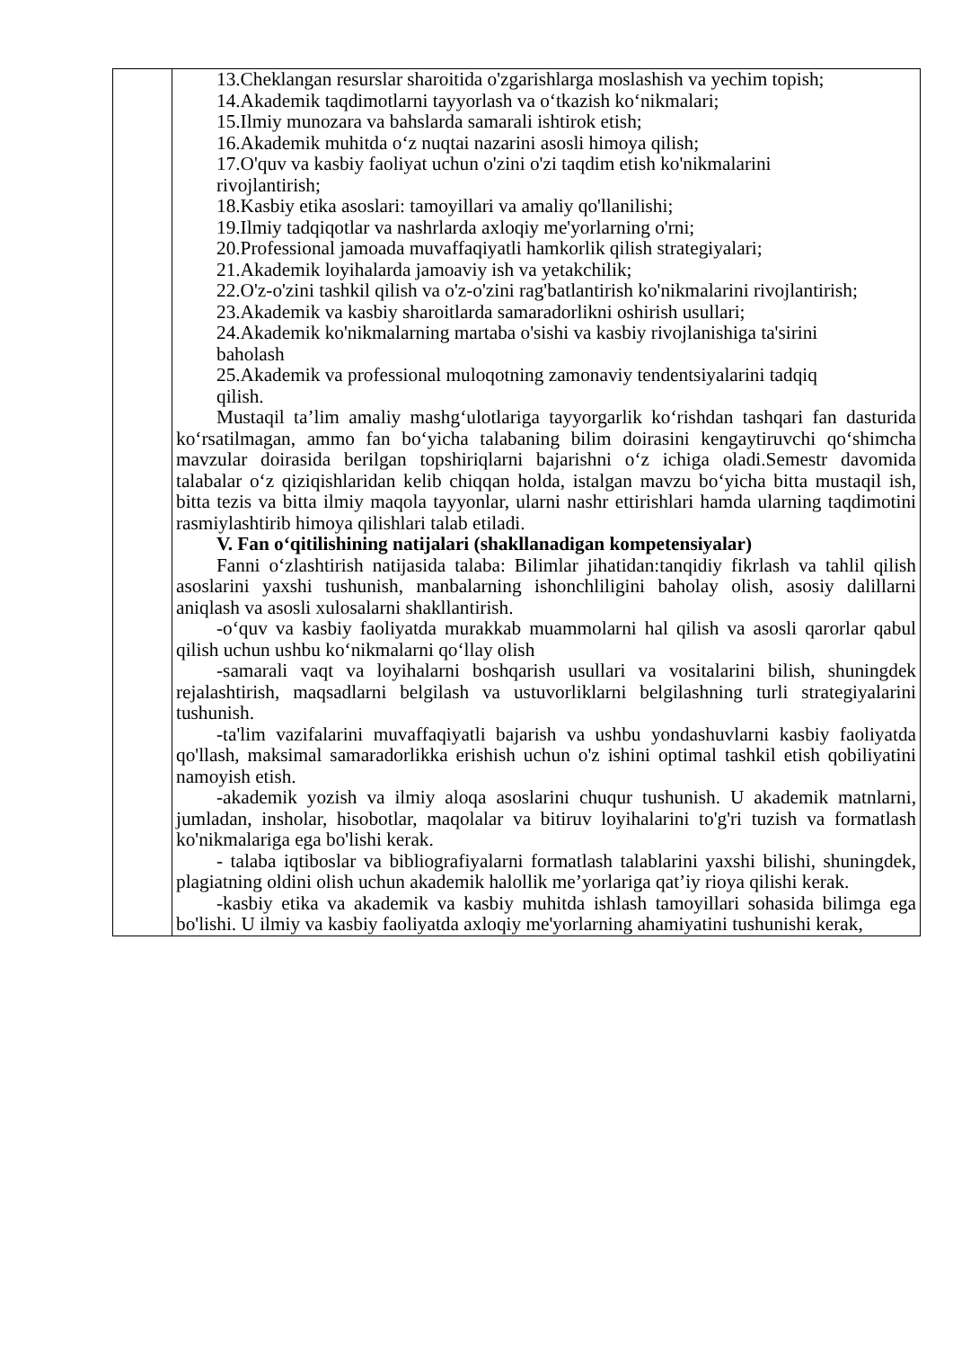| | 13.Cheklangan resurslar sharoitida o'zgarishlarga moslashish va yechim topish; 14.Akademik taqdimotlarni tayyorlash va o‘tkazish ko‘nikmalari; 15.Ilmiy munozara va bahslarda samarali ishtirok etish; 16.Akademik muhitda o‘z nuqtai nazarini asosli himoya qilish; 17.O'quv va kasbiy faoliyat uchun o'zini o'zi taqdim etish ko'nikmalarini rivojlantirish; 18.Kasbiy etika asoslari: tamoyillari va amaliy qo'llanilishi; 19.Ilmiy tadqiqotlar va nashrlarda axloqiy me'yorlarning o'rni; 20.Professional jamoada muvaffaqiyatli hamkorlik qilish strategiyalari; 21.Akademik loyihalarda jamoaviy ish va yetakchilik; 22.O'z-o'zini tashkil qilish va o'z-o'zini rag'batlantirish ko'nikmalarini rivojlantirish; 23.Akademik va kasbiy sharoitlarda samaradorlikni oshirish usullari; 24.Akademik ko'nikmalarning martaba o'sishi va kasbiy rivojlanishiga ta'sirini baholash 25.Akademik va professional muloqotning zamonaviy tendentsiyalarini tadqiq qilish. Mustaqil ta’lim amaliy mashg‘ulotlariga tayyorgarlik ko‘rishdan tashqari fan dasturida ko‘rsatilmagan, ammo fan bo‘yicha talabaning bilim doirasini kengaytiruvchi qo‘shimcha mavzular doirasida berilgan topshiriqlarni bajarishni o‘z ichiga oladi.Semestr davomida talabalar o‘z qiziqishlaridan kelib chiqqan holda, istalgan mavzu bo‘yicha bitta mustaqil ish, bitta tezis va bitta ilmiy maqola tayyonlar, ularni nashr ettirishlari hamda ularning taqdimotini rasmiylashtirib himoya qilishlari talab etiladi. V. Fan o‘qitilishining natijalari (shakllanadigan kompetensiyalar) Fanni o‘zlashtirish natijasida talaba: Bilimlar jihatidan:tanqidiy fikrlash va tahlil qilish asoslarini yaxshi tushunish, manbalarning ishonchliligini baholay olish, asosiy dalillarni aniqlash va asosli xulosalarni shakllantirish. -o‘quv va kasbiy faoliyatda murakkab muammolarni hal qilish va asosli qarorlar qabul qilish uchun ushbu ko‘nikmalarni qo‘llay olish -samarali vaqt va loyihalarni boshqarish usullari va vositalarini bilish, shuningdek rejalashtirish, maqsadlarni belgilash va ustuvorliklarni belgilashning turli strategiyalarini tushunish. -ta'lim vazifalarini muvaffaqiyatli bajarish va ushbu yondashuvlarni kasbiy faoliyatda qo'llash, maksimal samaradorlikka erishish uchun o'z ishini optimal tashkil etish qobiliyatini namoyish etish. -akademik yozish va ilmiy aloqa asoslarini chuqur tushunish. U akademik matnlarni, jumladan, insholar, hisobotlar, maqolalar va bitiruv loyihalarini to'g'ri tuzish va formatlash ko'nikmalariga ega bo'lishi kerak. - talaba iqtiboslar va bibliografiyalarni formatlash talablarini yaxshi bilishi, shuningdek, plagiatning oldini olish uchun akademik halollik me’yorlariga qat’iy rioya qilishi kerak. -kasbiy etika va akademik va kasbiy muhitda ishlash tamoyillari sohasida bilimga ega bo'lishi. U ilmiy va kasbiy faoliyatda axloqiy me'yorlarning ahamiyatini tushunishi kerak, |